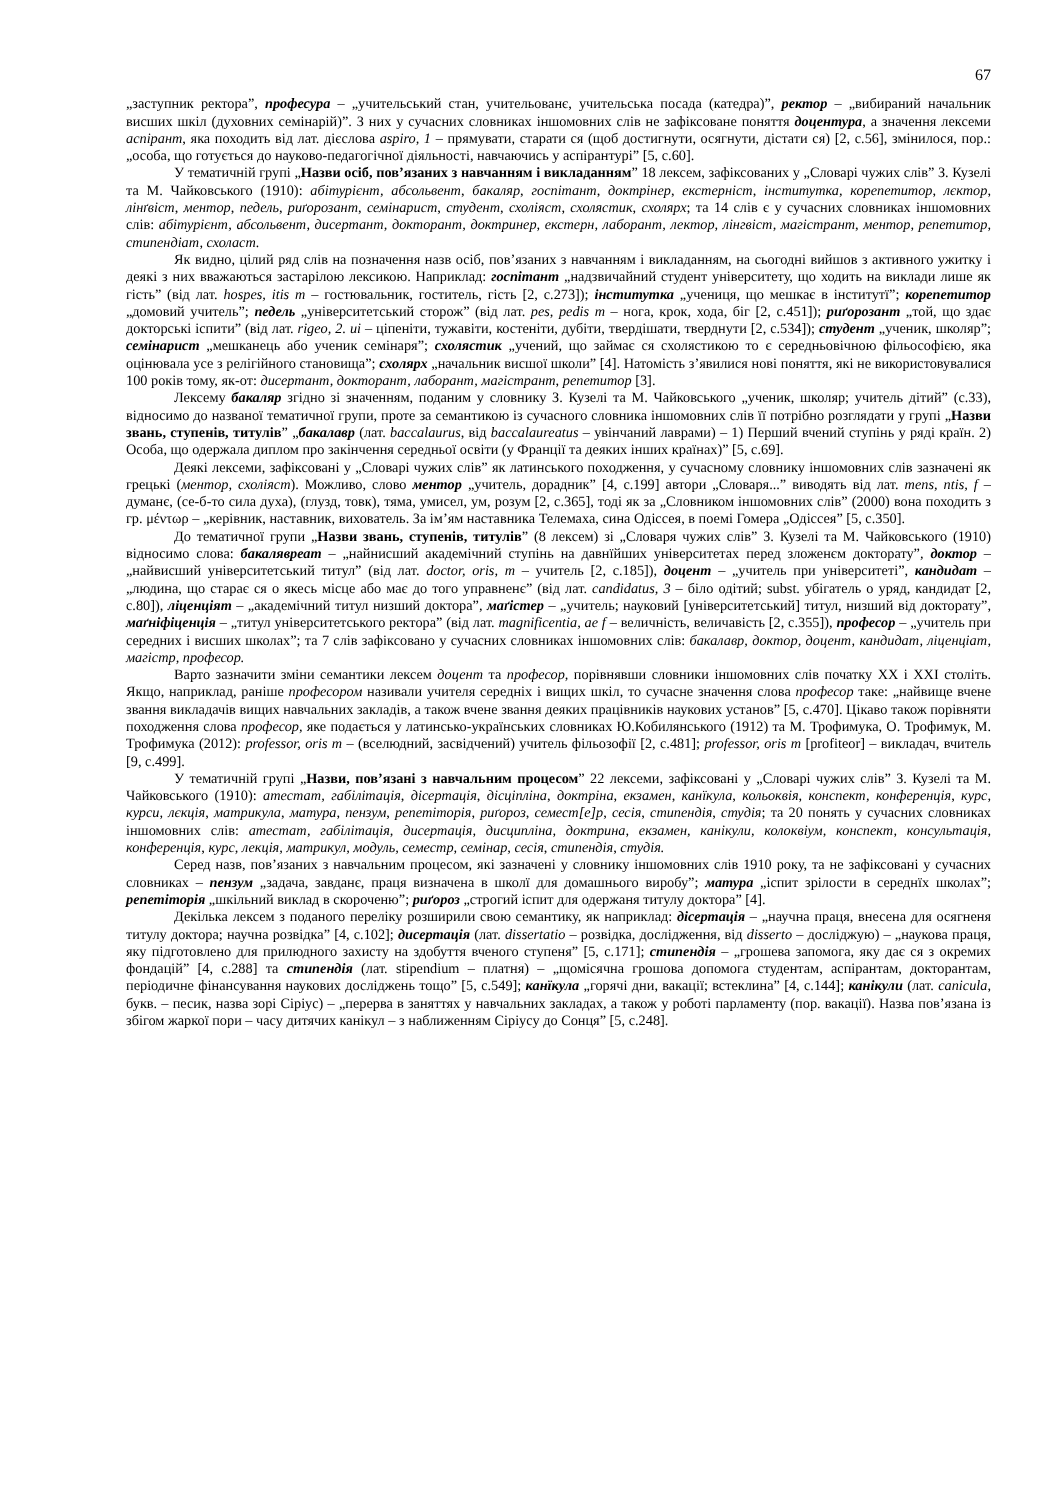67
„заступник ректора”, професура – „учительський стан, учительованє, учительська посада (катедра)”, ректор – „вибираний начальник висших шкіл (духовних семінарій)”. З них у сучасних словниках іншомовних слів не зафіксоване поняття доцентура, а значення лексеми аспірант, яка походить від лат. дієслова aspiro, 1 – прямувати, старати ся (щоб достигнути, осягнути, дістати ся) [2, с.56], змінилося, пор.: „особа, що готується до науково-педагогічної діяльності, навчаючись у аспірантурі” [5, с.60].
У тематичній групі „Назви осіб, пов’язаних з навчанням і викладанням” 18 лексем, зафіксованих у „Словарі чужих слів” З. Кузелі та М. Чайковського (1910): абітурієнт, абсольвент, бакаляр, госпітант, доктрінер, екстерніст, інститутка, корепетитор, лєктор, лінґвіст, ментор, педель, риґорозант, семінарист, студент, схоліяст, схолястик, схолярх; та 14 слів є у сучасних словниках іншомовних слів: абітурієнт, абсольвент, дисертант, докторант, доктринер, екстерн, лаборант, лектор, лінгвіст, магістрант, ментор, репетитор, стипендіат, схоласт.
Як видно, цілий ряд слів на позначення назв осіб, пов’язаних з навчанням і викладанням, на сьогодні вийшов з активного ужитку і деякі з них вважаються застарілою лексикою. Наприклад: госпітант „надзвичайний студент університету, що ходить на виклади лише як гість” (від лат. hospes, itis m – гостювальник, гоститель, гість [2, с.273]); інститутка „учениця, що мешкає в інститутї”; корепетитор „домовий учитель”; педель „університетський сторож” (від лат. pes, pedis m – нога, крок, хода, біг [2, с.451]); риґорозант „той, що здає докторські іспити” (від лат. rigeo, 2. ui – ціпеніти, тужавіти, костеніти, дубіти, твердішати, тверднути [2, с.534]); студент „ученик, школяр”; семінарист „мешканець або ученик семінаря”; схолястик „учений, що займає ся схолястикою то є середньовічною фільософією, яка оцінювала усе з релігійного становища”; схолярх „начальник висшої школи” [4]. Натомість з’явилися нові поняття, які не використовувалися 100 років тому, як-от: дисертант, докторант, лаборант, магістрант, репетитор [3].
Лексему бакаляр згідно зі значенням, поданим у словнику З. Кузелі та М. Чайковського „ученик, школяр; учитель дітий” (с.33), відносимо до названої тематичної групи, проте за семантикою із сучасного словника іншомовних слів її потрібно розглядати у групі „Назви звань, ступенів, титулів” „бакалавр (лат. baccalaurus, від baccalaureatus – увінчаний лаврами) – 1) Перший вчений ступінь у ряді країн. 2) Особа, що одержала диплом про закінчення середньої освіти (у Франції та деяких інших країнах)” [5, с.69].
Деякі лексеми, зафіксовані у „Словарі чужих слів” як латинського походження, у сучасному словнику іншомовних слів зазначені як грецькі (ментор, схоліяст). Можливо, слово ментор „учитель, дорадник” [4, с.199] автори „Словаря...” виводять від лат. mens, ntis, f – думанє, (се-б-то сила духа), (глузд, товк), тяма, умисел, ум, розум [2, с.365], тоді як за „Словником іншомовних слів” (2000) вона походить з гр. μέντωρ – „керівник, наставник, вихователь. За ім’ям наставника Телемаха, сина Одіссея, в поемі Гомера „Одіссея” [5, с.350].
До тематичної групи „Назви звань, ступенів, титулів” (8 лексем) зі „Словаря чужих слів” З. Кузелі та М. Чайковського (1910) відносимо слова: бакалявреат – „найнисший академічний ступінь на давнїйших університетах перед зложенєм докторату”, доктор – „найвисший університетський титул” (від лат. doctor, oris, m – учитель [2, с.185]), доцент – „учитель при університеті”, кандидат – „людина, що старає ся о якесь місце або має до того управненє” (від лат. candidatus, 3 – біло одітий; subst. убігатель о уряд, кандидат [2, с.80]), ліценціят – „академічний титул низший доктора”, маґістер – „учитель; науковий [університетський] титул, низший від докторату”, маґніфіценція – „титул університетського ректора” (від лат. magnificentia, ae f – величність, величавість [2, с.355]), професор – „учитель при середних і висших школах”; та 7 слів зафіксовано у сучасних словниках іншомовних слів: бакалавр, доктор, доцент, кандидат, ліценціат, магістр, професор.
Варто зазначити зміни семантики лексем доцент та професор, порівнявши словники іншомовних слів початку ХХ і ХХІ століть. Якщо, наприклад, раніше професором називали учителя середніх і вищих шкіл, то сучасне значення слова професор таке: „найвище вчене звання викладачів вищих навчальних закладів, а також вчене звання деяких працівників наукових установ” [5, с.470]. Цікаво також порівняти походження слова професор, яке подається у латинсько-українських словниках Ю.Кобилянського (1912) та М. Трофимука, О. Трофимук, М. Трофимука (2012): professor, oris m – (вселюдний, засвідчений) учитель фільозофії [2, с.481]; professor, oris m [profiteor] – викладач, вчитель [9, с.499].
У тематичній групі „Назви, пов’язані з навчальним процесом” 22 лексеми, зафіксовані у „Словарі чужих слів” З. Кузелі та М. Чайковського (1910): атестат, габілітація, дісертація, дісціпліна, доктріна, екзамен, канїкула, кольоквія, конспект, конференція, курс, курси, лєкція, матрикула, матура, пензум, репетіторія, риґороз, семест[е]р, сесія, стипендія, студія; та 20 понять у сучасних словниках іншомовних слів: атестат, габілітація, дисертація, дисципліна, доктрина, екзамен, канікули, колоквіум, конспект, консультація, конференція, курс, лекція, матрикул, модуль, семестр, семінар, сесія, стипендія, студія.
Серед назв, пов’язаних з навчальним процесом, які зазначені у словнику іншомовних слів 1910 року, та не зафіксовані у сучасних словниках – пензум „задача, завданє, праця визначена в школї для домашнього виробу”; матура „іспит зрілости в середнїх школах”; репетіторія „шкільний виклад в скороченю”; риґороз „строгий іспит для одержаня титулу доктора” [4].
Декілька лексем з поданого переліку розширили свою семантику, як наприклад: дісертація – „научна праця, внесена для осягненя титулу доктора; научна розвідка” [4, с.102]; дисертація (лат. dissertatio – розвідка, дослідження, від disserto – досліджую) – „наукова праця, яку підготовлено для прилюдного захисту на здобуття вченого ступеня” [5, с.171]; стипендія – „грошева запомога, яку дає ся з окремих фондацій” [4, с.288] та стипендія (лат. stipendium – платня) – „щомісячна грошова допомога студентам, аспірантам, докторантам, періодичне фінансування наукових досліджень тощо” [5, с.549]; канїкула „горячі дни, вакації; встеклина” [4, с.144]; канікули (лат. canicula, букв. – песик, назва зорі Сіріус) – „перерва в заняттях у навчальних закладах, а також у роботі парламенту (пор. вакації). Назва пов’язана із збігом жаркої пори – часу дитячих канікул – з наближенням Сіріусу до Сонця” [5, с.248].